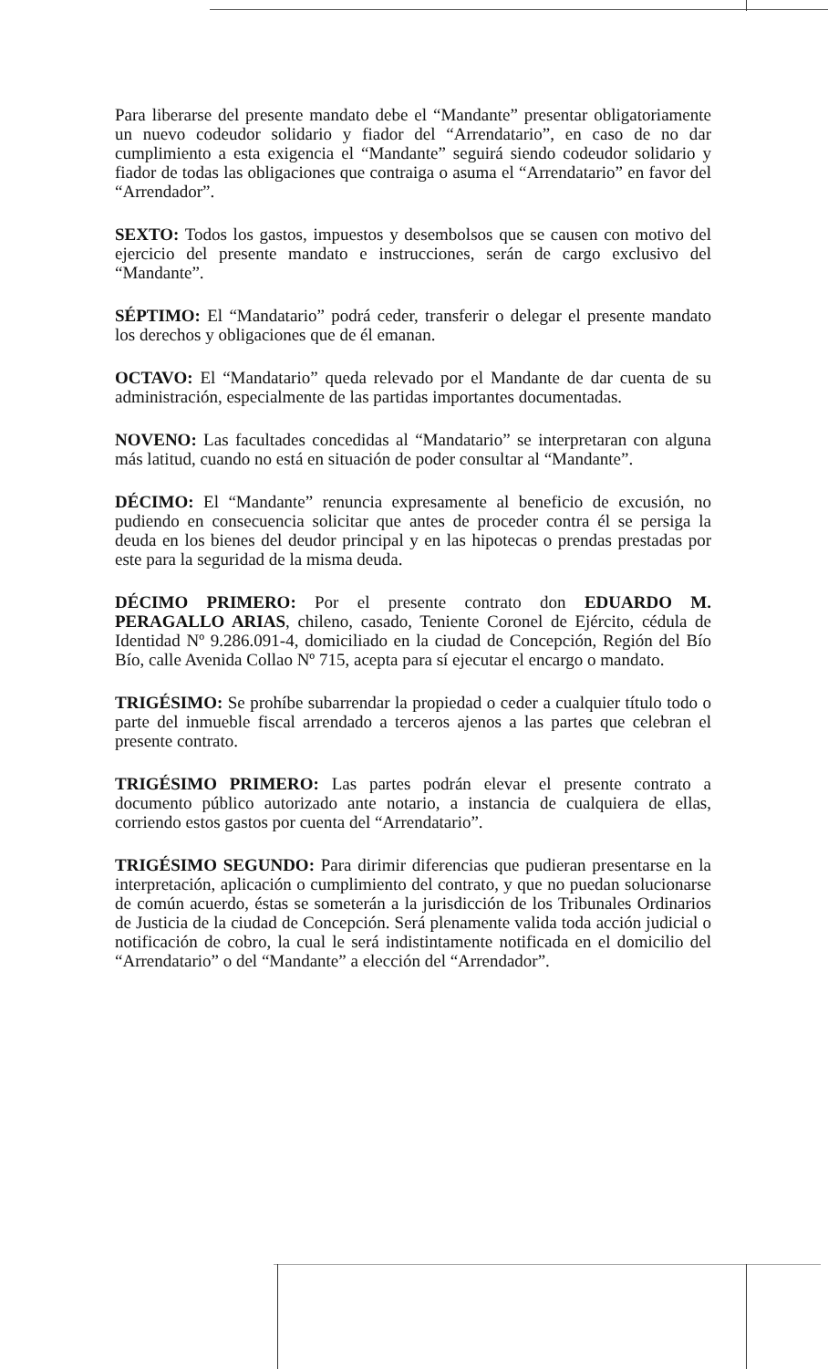Para liberarse del presente mandato debe el “Mandante” presentar obligatoriamente un nuevo codeudor solidario y fiador del “Arrendatario”, en caso de no dar cumplimiento a esta exigencia el “Mandante” seguirá siendo codeudor solidario y fiador de todas las obligaciones que contraiga o asuma el “Arrendatario” en favor del “Arrendador”.
SEXTO: Todos los gastos, impuestos y desembolsos que se causen con motivo del ejercicio del presente mandato e instrucciones, serán de cargo exclusivo del “Mandante”.
SÉPTIMO: El “Mandatario” podrá ceder, transferir o delegar el presente mandato los derechos y obligaciones que de él emanan.
OCTAVO: El “Mandatario” queda relevado por el Mandante de dar cuenta de su administración, especialmente de las partidas importantes documentadas.
NOVENO: Las facultades concedidas al “Mandatario” se interpretaran con alguna más latitud, cuando no está en situación de poder consultar al “Mandante”.
DÉCIMO: El “Mandante” renuncia expresamente al beneficio de excusión, no pudiendo en consecuencia solicitar que antes de proceder contra él se persiga la deuda en los bienes del deudor principal y en las hipotecas o prendas prestadas por este para la seguridad de la misma deuda.
DÉCIMO PRIMERO: Por el presente contrato don EDUARDO M. PERAGALLO ARIAS, chileno, casado, Teniente Coronel de Ejército, cédula de Identidad Nº 9.286.091-4, domiciliado en la ciudad de Concepción, Región del Bío Bío, calle Avenida Collao Nº 715, acepta para sí ejecutar el encargo o mandato.
TRIGÉSIMO: Se prohíbe subarrendar la propiedad o ceder a cualquier título todo o parte del inmueble fiscal arrendado a terceros ajenos a las partes que celebran el presente contrato.
TRIGÉSIMO PRIMERO: Las partes podrán elevar el presente contrato a documento público autorizado ante notario, a instancia de cualquiera de ellas, corriendo estos gastos por cuenta del “Arrendatario”.
TRIGÉSIMO SEGUNDO: Para dirimir diferencias que pudieran presentarse en la interpretación, aplicación o cumplimiento del contrato, y que no puedan solucionarse de común acuerdo, éstas se someterán a la jurisdicción de los Tribunales Ordinarios de Justicia de la ciudad de Concepción. Será plenamente valida toda acción judicial o notificación de cobro, la cual le será indistintamente notificada en el domicilio del “Arrendatario” o del “Mandante” a elección del “Arrendador”.